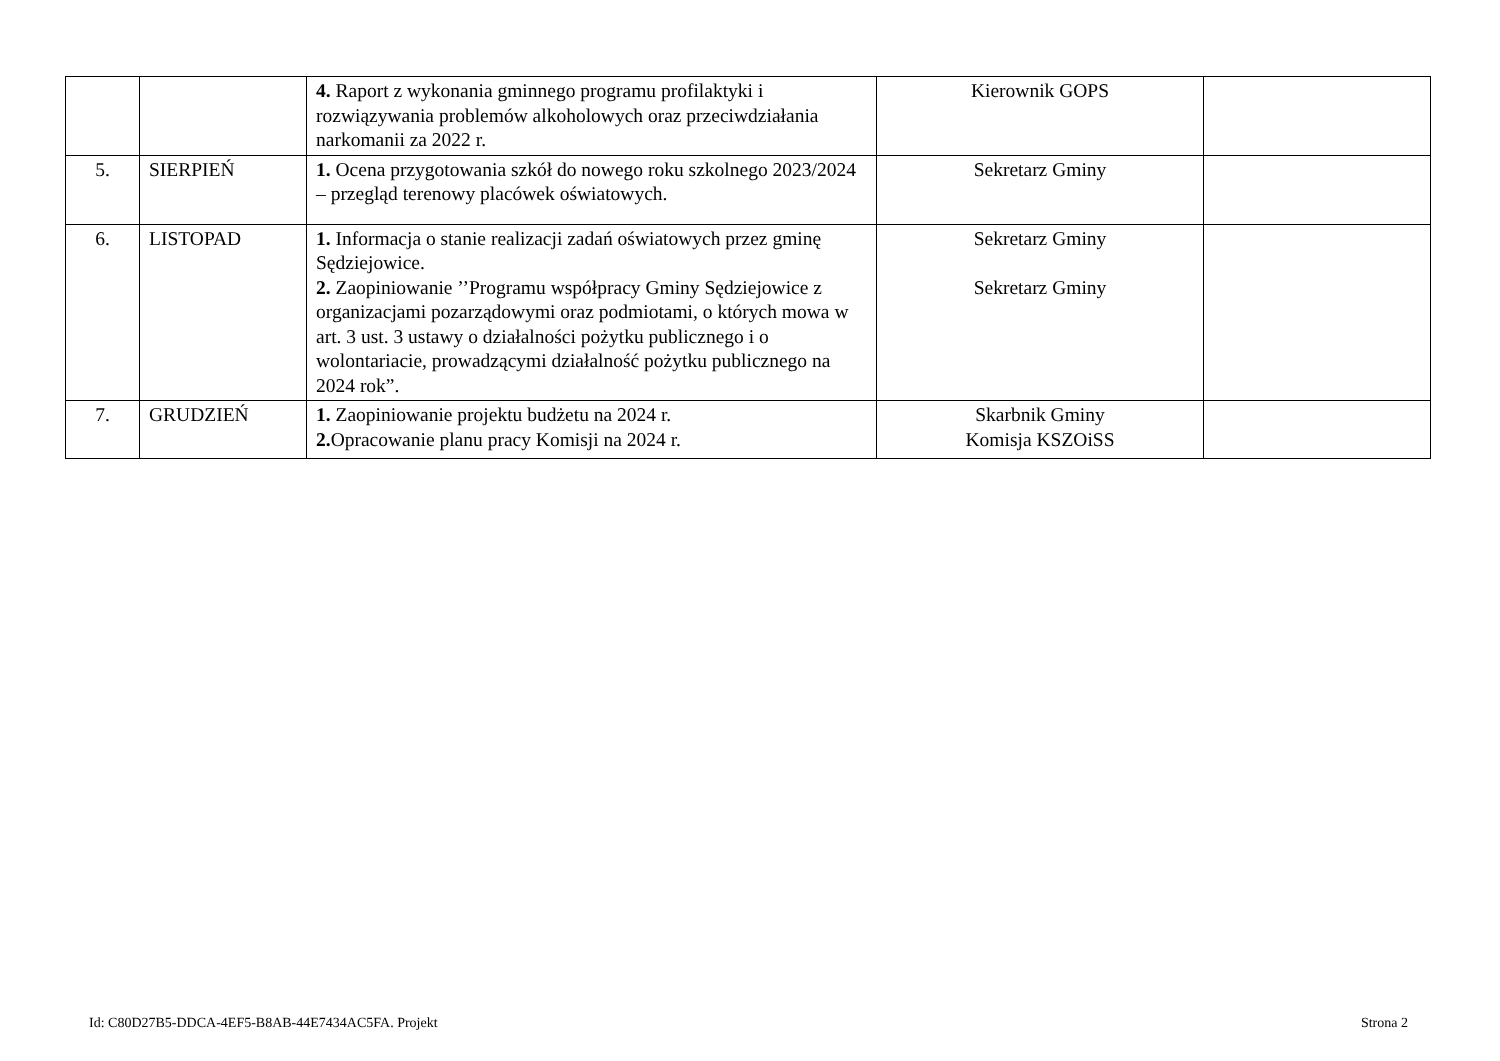| | | 4. Raport z wykonania gminnego programu profilaktyki i rozwiązywania problemów alkoholowych oraz przeciwdziałania narkomanii za 2022 r. | Kierownik GOPS | |
| 5. | SIERPIEŃ | 1. Ocena przygotowania szkół do nowego roku szkolnego 2023/2024 – przegląd terenowy placówek oświatowych. | Sekretarz Gminy | |
| 6. | LISTOPAD | 1. Informacja o stanie realizacji zadań oświatowych przez gminę Sędziejowice. 2. Zaopiniowanie ’’Programu współpracy Gminy Sędziejowice z organizacjami pozarządowymi oraz podmiotami, o których mowa w art. 3 ust. 3 ustawy o działalności pożytku publicznego i o wolontariacie, prowadzącymi działalność pożytku publicznego na 2024 rok”. | Sekretarz Gminy Sekretarz Gminy | |
| 7. | GRUDZIEŃ | 1. Zaopiniowanie projektu budżetu na 2024 r. 2. Opracowanie planu pracy Komisji na 2024 r. | Skarbnik Gminy Komisja KSZOiSS | |
Id: C80D27B5-DDCA-4EF5-B8AB-44E7434AC5FA. Projekt Strona 2